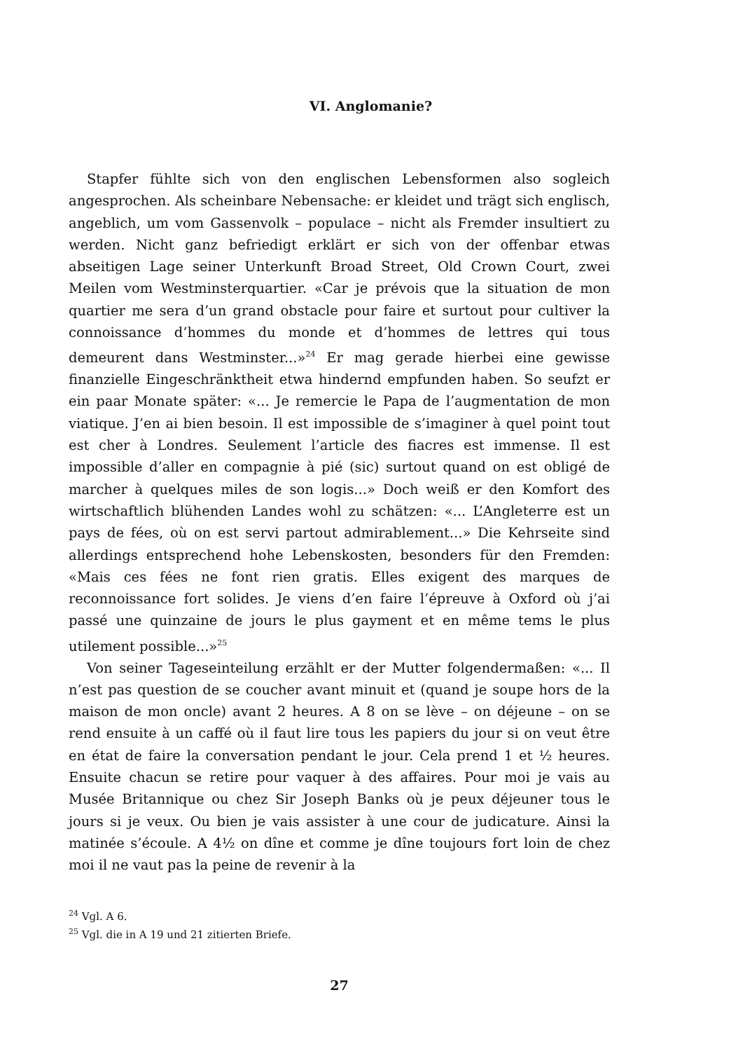VI. Anglomanie?
Stapfer fühlte sich von den englischen Lebensformen also sogleich angesprochen. Als scheinbare Nebensache: er kleidet und trägt sich englisch, angeblich, um vom Gassenvolk – populace – nicht als Fremder insultiert zu werden. Nicht ganz befriedigt erklärt er sich von der offenbar etwas abseitigen Lage seiner Unterkunft Broad Street, Old Crown Court, zwei Meilen vom Westminsterquartier. «Car je prévois que la situation de mon quartier me sera d’un grand obstacle pour faire et surtout pour cultiver la connoissance d’hommes du monde et d’hommes de lettres qui tous demeurent dans Westminster...»<sup>24</sup> Er mag gerade hierbei eine gewisse finanzielle Eingeschränktheit etwa hindernd empfunden haben. So seufzt er ein paar Monate später: «... Je remercie le Papa de l’augmentation de mon viatique. J’en ai bien besoin. Il est impossible de s’imaginer à quel point tout est cher à Londres. Seulement l’article des fiacres est immense. Il est impossible d’aller en compagnie à pié (sic) surtout quand on est obligé de marcher à quelques miles de son logis...» Doch weiß er den Komfort des wirtschaftlich blühenden Landes wohl zu schätzen: «... L’Angleterre est un pays de fées, où on est servi partout admirablement...» Die Kehrseite sind allerdings entsprechend hohe Lebenskosten, besonders für den Fremden: «Mais ces fées ne font rien gratis. Elles exigent des marques de reconnoissance fort solides. Je viens d’en faire l’épreuve à Oxford où j’ai passé une quinzaine de jours le plus gayment et en même tems le plus utilement possible...»<sup>25</sup>
Von seiner Tageseinteilung erzählt er der Mutter folgendermaßen: «... Il n’est pas question de se coucher avant minuit et (quand je soupe hors de la maison de mon oncle) avant 2 heures. A 8 on se lève – on déjeune – on se rend ensuite à un caffé où il faut lire tous les papiers du jour si on veut être en état de faire la conversation pendant le jour. Cela prend 1 et ½ heures. Ensuite chacun se retire pour vaquer à des affaires. Pour moi je vais au Musée Britannique ou chez Sir Joseph Banks où je peux déjeuner tous le jours si je veux. Ou bien je vais assister à une cour de judicature. Ainsi la matinée s’écoule. A 4½ on dîne et comme je dîne toujours fort loin de chez moi il ne vaut pas la peine de revenir à la
<sup>24</sup> Vgl. A 6.
<sup>25</sup> Vgl. die in A 19 und 21 zitierten Briefe.
27